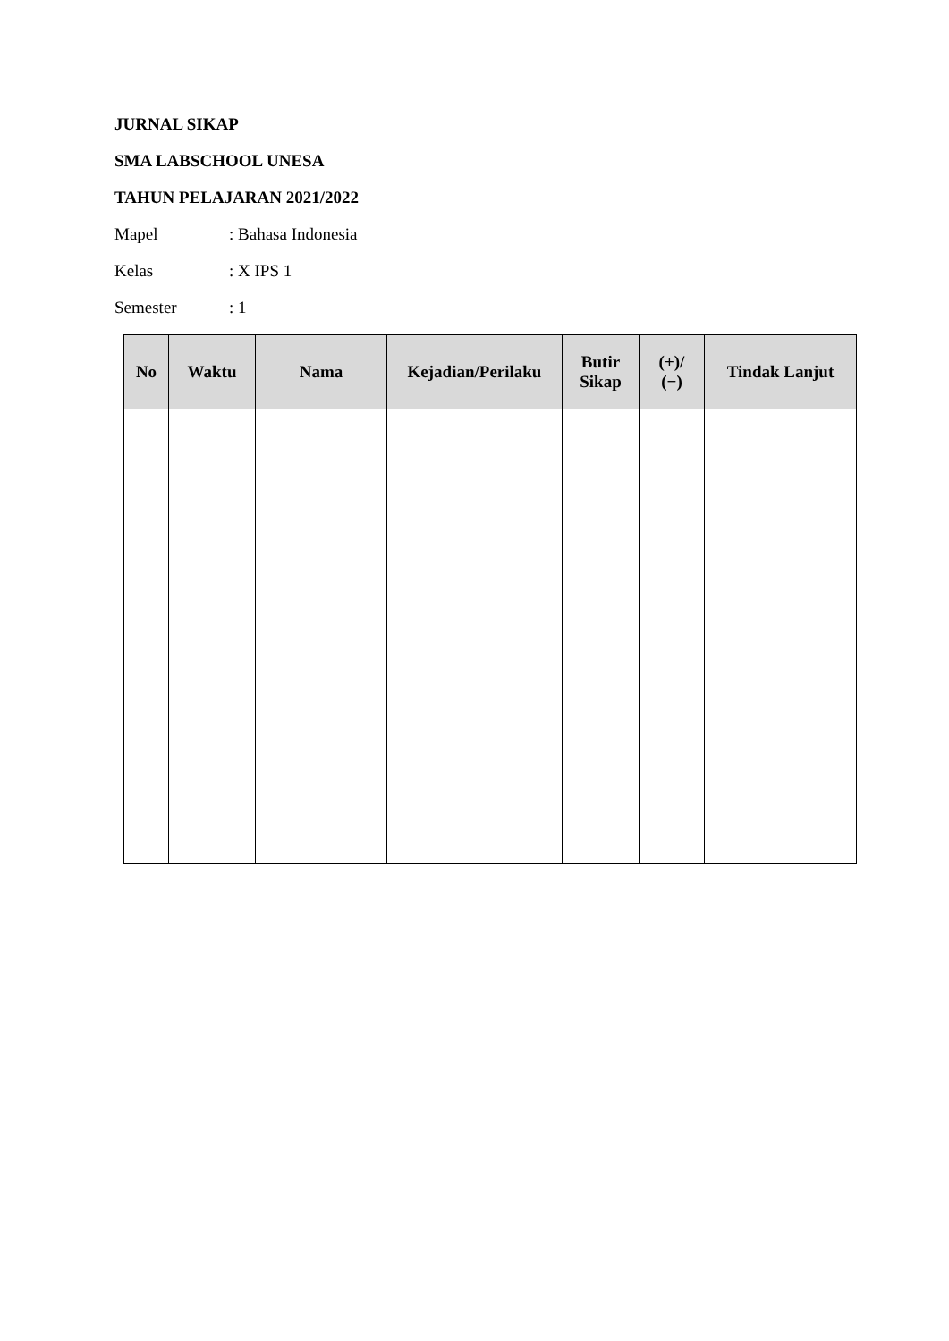JURNAL SIKAP
SMA LABSCHOOL UNESA
TAHUN PELAJARAN 2021/2022
Mapel: Bahasa Indonesia
Kelas: X IPS 1
Semester: 1
| No | Waktu | Nama | Kejadian/Perilaku | Butir Sikap | (+)/ (−) | Tindak Lanjut |
| --- | --- | --- | --- | --- | --- | --- |